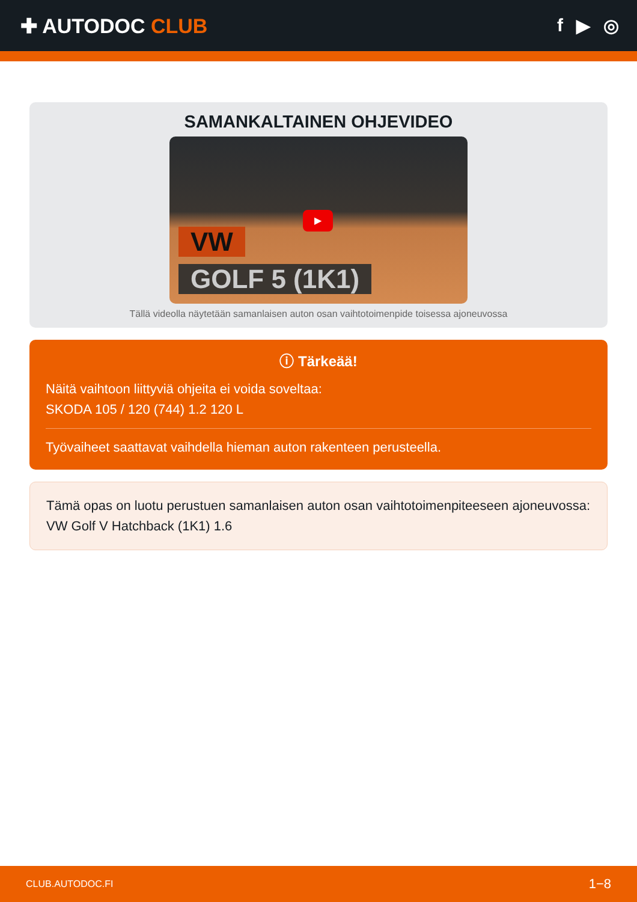✚ AUTODOC CLUB f ▶ ◎
SAMANKALTAINEN OHJEVIDEO
VW
GOLF 5 (1K1)
▶
Tällä videolla näytetään samanlaisen auton osan vaihtotoimenpide toisessa ajoneuvossa
ⓘ Tärkeää!
Näitä vaihtoon liittyviä ohjeita ei voida soveltaa:
SKODA 105 / 120 (744) 1.2 120 L
Työvaiheet saattavat vaihdella hieman auton rakenteen perusteella.
Tämä opas on luotu perustuen samanlaisen auton osan vaihtotoimenpiteeseen ajoneuvossa: VW Golf V Hatchback (1K1) 1.6
CLUB.AUTODOC.FI 1−8